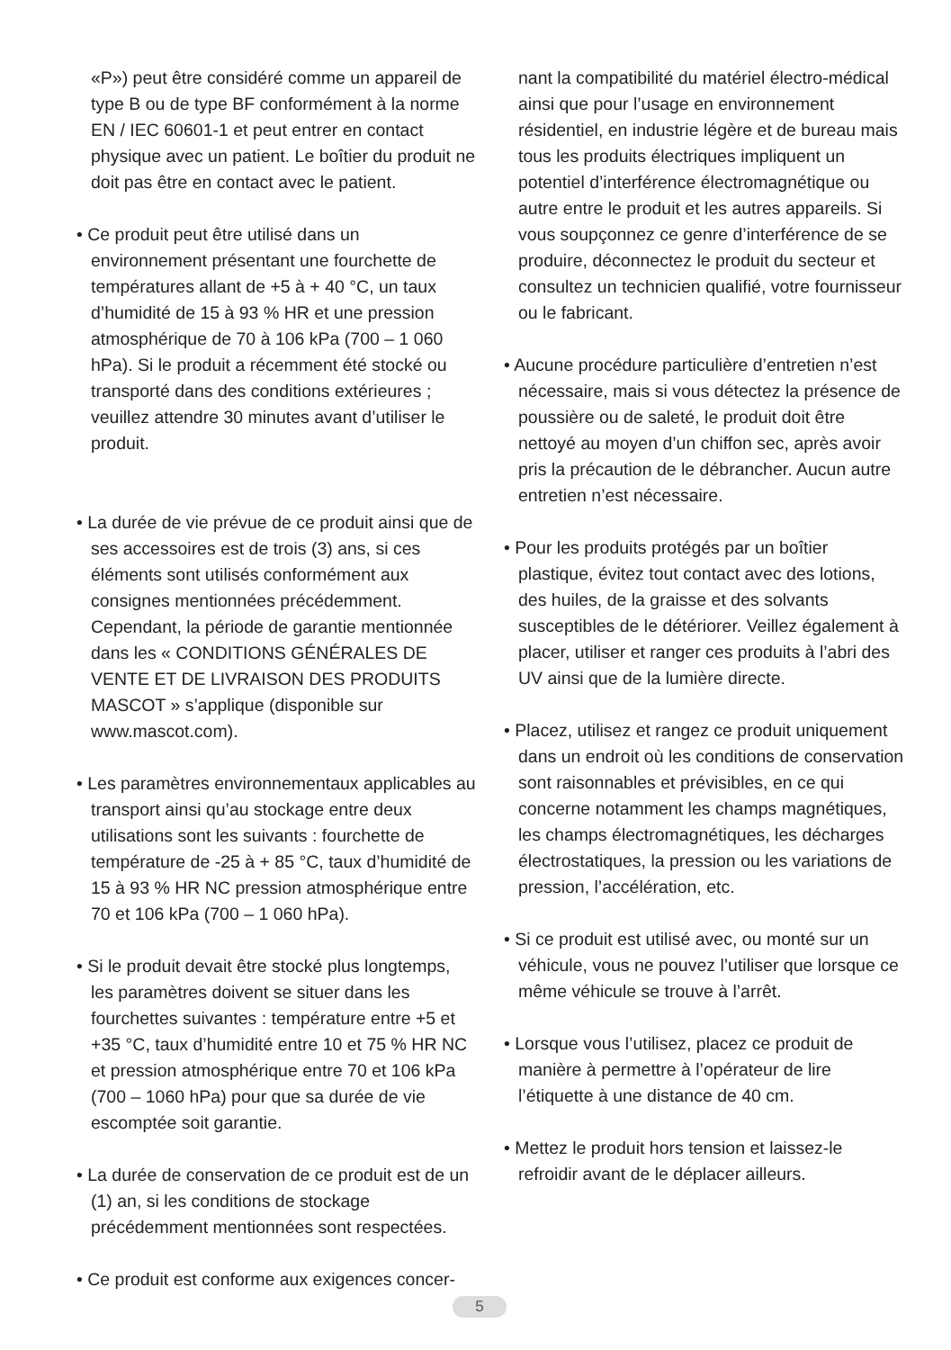«P») peut être considéré comme un appareil de type B ou de type BF conformément à la norme EN / IEC 60601-1 et peut entrer en contact physique avec un patient. Le boîtier du produit ne doit pas être en contact avec le patient.
• Ce produit peut être utilisé dans un environnement présentant une fourchette de températures allant de +5 à + 40 °C, un taux d’humidité de 15 à 93 % HR et une pression atmosphérique de 70 à 106 kPa (700 – 1 060 hPa). Si le produit a récemment été stocké ou transporté dans des conditions extérieures ; veuillez attendre 30 minutes avant d’utiliser le produit.
• La durée de vie prévue de ce produit ainsi que de ses accessoires est de trois (3) ans, si ces éléments sont utilisés conformément aux consignes mentionnées précédemment. Cependant, la période de garantie mentionnée dans les « CONDITIONS GÉNÉRALES DE VENTE ET DE LIVRAISON DES PRODUITS MASCOT » s’applique (disponible sur www.mascot.com).
• Les paramètres environnementaux applicables au transport ainsi qu’au stockage entre deux utilisations sont les suivants : fourchette de température de -25 à + 85 °C, taux d’humidité de 15 à 93 % HR NC pression atmosphérique entre 70 et 106 kPa (700 – 1 060 hPa).
• Si le produit devait être stocké plus longtemps, les paramètres doivent se situer dans les fourchettes suivantes : température entre +5 et +35 °C, taux d’humidité entre 10 et 75 % HR NC et pression atmosphérique entre 70 et 106 kPa (700 – 1060 hPa) pour que sa durée de vie escomptée soit garantie.
• La durée de conservation de ce produit est de un (1) an, si les conditions de stockage précédemment mentionnées sont respectées.
• Ce produit est conforme aux exigences concer-
nant la compatibilité du matériel électro-médical ainsi que pour l’usage en environnement résidentiel, en industrie légère et de bureau mais tous les produits électriques impliquent un potentiel d’interférence électromagnétique ou autre entre le produit et les autres appareils. Si vous soupçonnez ce genre d’interférence de se produire, déconnectez le produit du secteur et consultez un technicien qualifié, votre fournisseur ou le fabricant.
• Aucune procédure particulière d’entretien n’est nécessaire, mais si vous détectez la présence de poussière ou de saleté, le produit doit être nettoyé au moyen d’un chiffon sec, après avoir pris la précaution de le débrancher. Aucun autre entretien n’est nécessaire.
• Pour les produits protégés par un boîtier plastique, évitez tout contact avec des lotions, des huiles, de la graisse et des solvants susceptibles de le détériorer. Veillez également à placer, utiliser et ranger ces produits à l’abri des UV ainsi que de la lumière directe.
• Placez, utilisez et rangez ce produit uniquement dans un endroit où les conditions de conservation sont raisonnables et prévisibles, en ce qui concerne notamment les champs magnétiques, les champs électromagnétiques, les décharges électrostatiques, la pression ou les variations de pression, l’accélération, etc.
• Si ce produit est utilisé avec, ou monté sur un véhicule, vous ne pouvez l’utiliser que lorsque ce même véhicule se trouve à l’arrêt.
• Lorsque vous l’utilisez, placez ce produit de manière à permettre à l’opérateur de lire l’étiquette à une distance de 40 cm.
• Mettez le produit hors tension et laissez-le refroidir avant de le déplacer ailleurs.
5